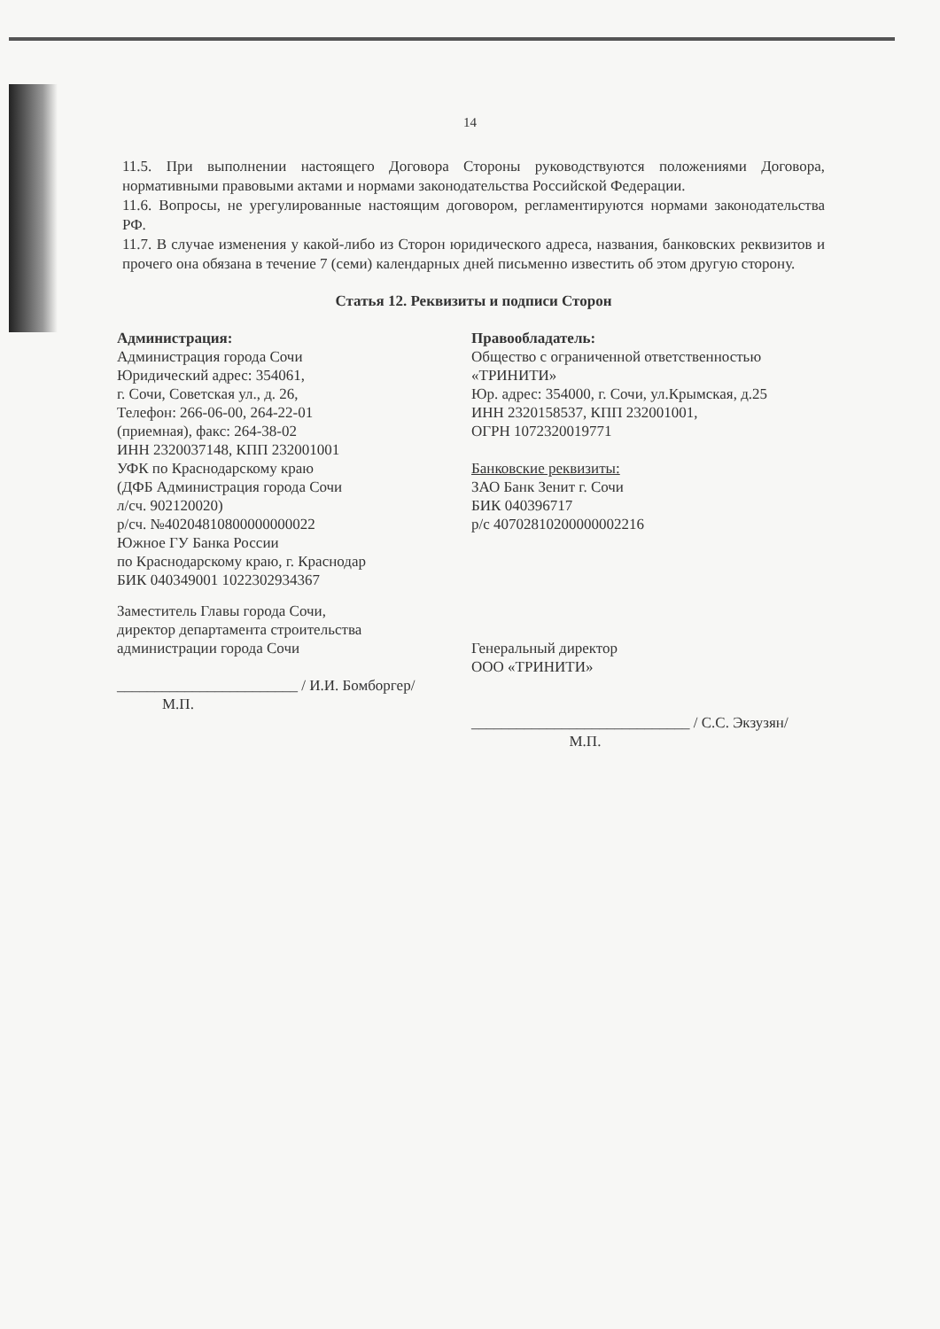14
11.5. При выполнении настоящего Договора Стороны руководствуются положениями Договора, нормативными правовыми актами и нормами законодательства Российской Федерации.
11.6. Вопросы, не урегулированные настоящим договором, регламентируются нормами законодательства РФ.
11.7. В случае изменения у какой-либо из Сторон юридического адреса, названия, банковских реквизитов и прочего она обязана в течение 7 (семи) календарных дней письменно известить об этом другую сторону.
Статья 12. Реквизиты и подписи Сторон
Администрация:
Администрация города Сочи
Юридический адрес: 354061,
г. Сочи, Советская ул., д. 26,
Телефон: 266-06-00, 264-22-01
(приемная), факс: 264-38-02
ИНН 2320037148, КПП 232001001
УФК по Краснодарскому краю
(ДФБ Администрация города Сочи
л/сч. 902120020)
р/сч. №40204810800000000022
Южное ГУ Банка России
по Краснодарскому краю, г. Краснодар
БИК 040349001 1022302934367
Заместитель Главы города Сочи,
директор департамента строительства
администрации города Сочи
________________________ / И.И. Бомборгер/
М.П.
Правообладатель:
Общество с ограниченной ответственностью
«ТРИНИТИ»
Юр. адрес: 354000, г. Сочи, ул.Крымская, д.25
ИНН 2320158537, КПП 232001001,
ОГРН 1072320019771
Банковские реквизиты:
ЗАО Банк Зенит г. Сочи
БИК 040396717
р/с 40702810200000002216
Генеральный директор
ООО «ТРИНИТИ»
_____________________________ / С.С. Экзузян/
М.П.